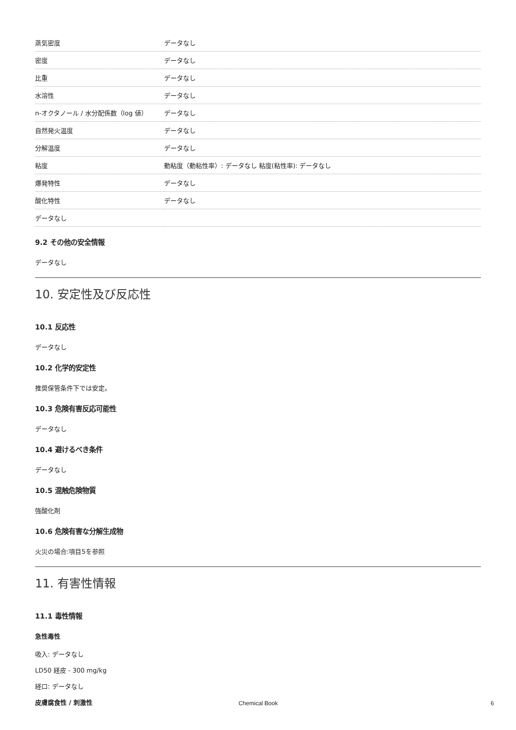| 蒸気密度 | データなし |
| 密度 | データなし |
| 比重 | データなし |
| 水溶性 | データなし |
| n-オクタノール / 水分配係数（log 値） | データなし |
| 自然発火温度 | データなし |
| 分解温度 | データなし |
| 粘度 | 動粘度（動粘性率）: データなし 粘度(粘性率): データなし |
| 爆発特性 | データなし |
| 酸化特性 | データなし |
| データなし | |
9.2 その他の安全情報
データなし
10. 安定性及び反応性
10.1 反応性
データなし
10.2 化学的安定性
推奨保管条件下では安定。
10.3 危険有害反応可能性
データなし
10.4 避けるべき条件
データなし
10.5 混触危険物質
強酸化剤
10.6 危険有害な分解生成物
火災の場合:項目5を参照
11. 有害性情報
11.1 毒性情報
急性毒性
吸入: データなし
LD50 経皮 - 300 mg/kg
経口: データなし
皮膚腐食性 / 刺激性
Chemical Book 6